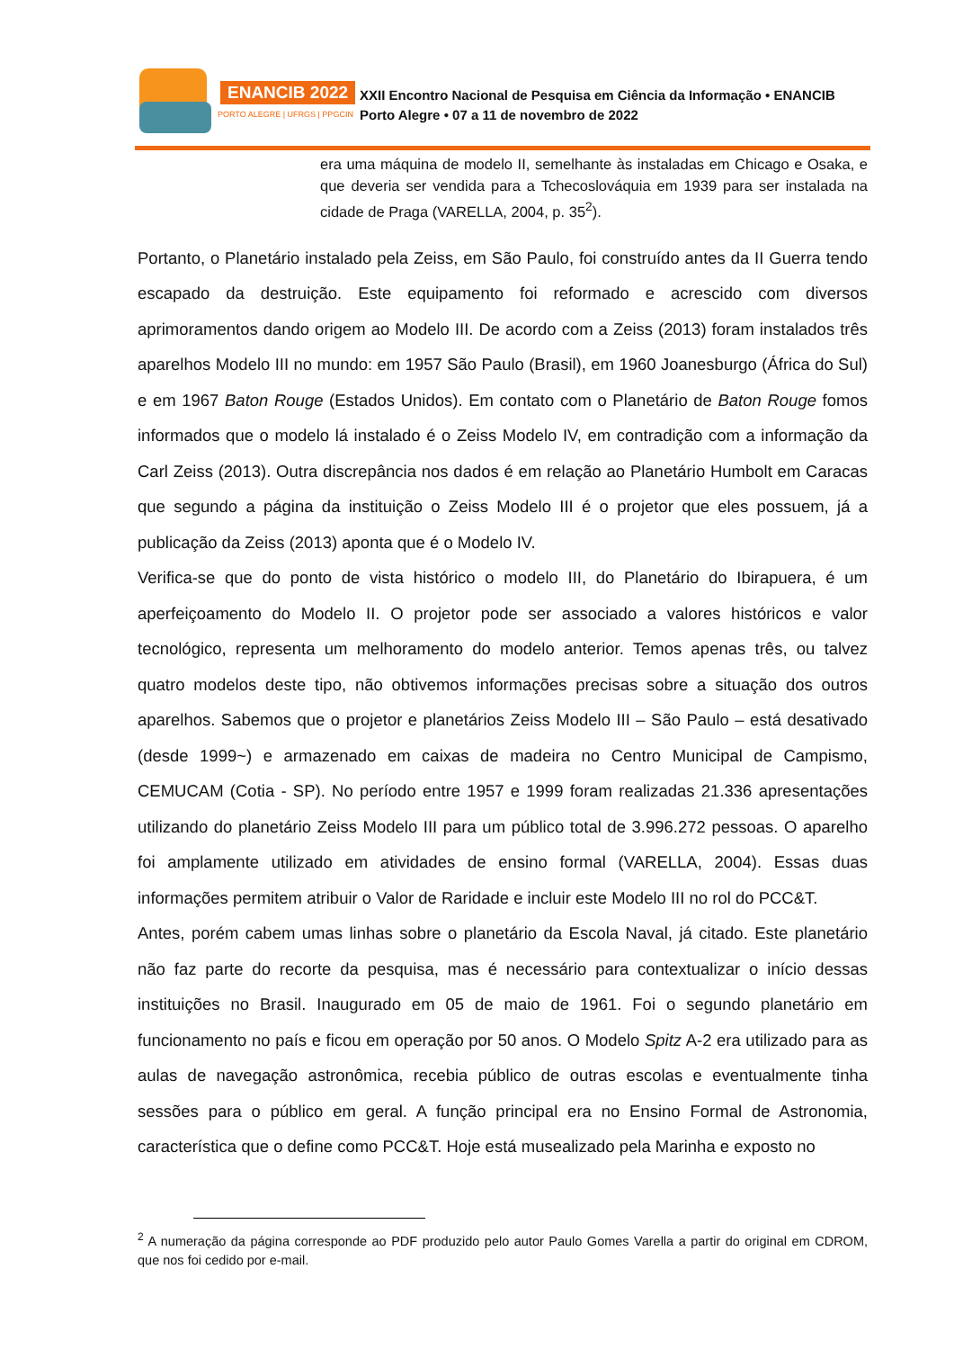ENANCIB 2022
PORTO ALEGRE | UFRGS | PPGCIN
XXII Encontro Nacional de Pesquisa em Ciência da Informação • ENANCIB
Porto Alegre • 07 a 11 de novembro de 2022
era uma máquina de modelo II, semelhante às instaladas em Chicago e Osaka, e que deveria ser vendida para a Tchecoslováquia em 1939 para ser instalada na cidade de Praga (VARELLA, 2004, p. 35<sup>2</sup>).
Portanto, o Planetário instalado pela Zeiss, em São Paulo, foi construído antes da II Guerra tendo escapado da destruição. Este equipamento foi reformado e acrescido com diversos aprimoramentos dando origem ao Modelo III. De acordo com a Zeiss (2013) foram instalados três aparelhos Modelo III no mundo: em 1957 São Paulo (Brasil), em 1960 Joanesburgo (África do Sul) e em 1967 Baton Rouge (Estados Unidos). Em contato com o Planetário de Baton Rouge fomos informados que o modelo lá instalado é o Zeiss Modelo IV, em contradição com a informação da Carl Zeiss (2013). Outra discrepância nos dados é em relação ao Planetário Humbolt em Caracas que segundo a página da instituição o Zeiss Modelo III é o projetor que eles possuem, já a publicação da Zeiss (2013) aponta que é o Modelo IV.
Verifica-se que do ponto de vista histórico o modelo III, do Planetário do Ibirapuera, é um aperfeiçoamento do Modelo II. O projetor pode ser associado a valores históricos e valor tecnológico, representa um melhoramento do modelo anterior. Temos apenas três, ou talvez quatro modelos deste tipo, não obtivemos informações precisas sobre a situação dos outros aparelhos. Sabemos que o projetor e planetários Zeiss Modelo III – São Paulo – está desativado (desde 1999~) e armazenado em caixas de madeira no Centro Municipal de Campismo, CEMUCAM (Cotia - SP). No período entre 1957 e 1999 foram realizadas 21.336 apresentações utilizando do planetário Zeiss Modelo III para um público total de 3.996.272 pessoas. O aparelho foi amplamente utilizado em atividades de ensino formal (VARELLA, 2004). Essas duas informações permitem atribuir o Valor de Raridade e incluir este Modelo III no rol do PCC&T.
Antes, porém cabem umas linhas sobre o planetário da Escola Naval, já citado. Este planetário não faz parte do recorte da pesquisa, mas é necessário para contextualizar o início dessas instituições no Brasil. Inaugurado em 05 de maio de 1961. Foi o segundo planetário em funcionamento no país e ficou em operação por 50 anos. O Modelo Spitz A-2 era utilizado para as aulas de navegação astronômica, recebia público de outras escolas e eventualmente tinha sessões para o público em geral. A função principal era no Ensino Formal de Astronomia, característica que o define como PCC&T. Hoje está musealizado pela Marinha e exposto no
<sup>2</sup> A numeração da página corresponde ao PDF produzido pelo autor Paulo Gomes Varella a partir do original em CDROM, que nos foi cedido por e-mail.